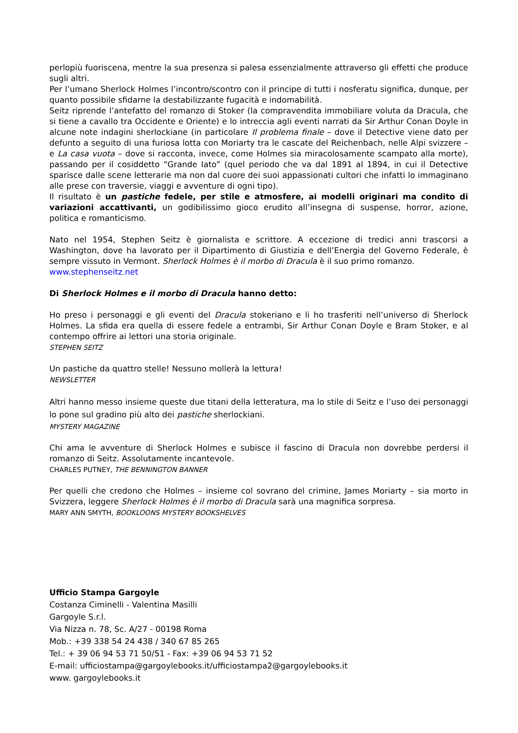perlopiù fuoriscena, mentre la sua presenza si palesa essenzialmente attraverso gli effetti che produce sugli altri.
Per l’umano Sherlock Holmes l’incontro/scontro con il principe di tutti i nosferatu significa, dunque, per quanto possibile sfidarne la destabilizzante fugacità e indomabilità.
Seitz riprende l’antefatto del romanzo di Stoker (la compravendita immobiliare voluta da Dracula, che si tiene a cavallo tra Occidente e Oriente) e lo intreccia agli eventi narrati da Sir Arthur Conan Doyle in alcune note indagini sherlockiane (in particolare Il problema finale – dove il Detective viene dato per defunto a seguito di una furiosa lotta con Moriarty tra le cascate del Reichenbach, nelle Alpi svizzere – e La casa vuota – dove si racconta, invece, come Holmes sia miracolosamente scampato alla morte), passando per il cosiddetto “Grande Iato” (quel periodo che va dal 1891 al 1894, in cui il Detective sparisce dalle scene letterarie ma non dal cuore dei suoi appassionati cultori che infatti lo immaginano alle prese con traversie, viaggi e avventure di ogni tipo).
Il risultato è un pastiche fedele, per stile e atmosfere, ai modelli originari ma condito di variazioni accattivanti, un godibilissimo gioco erudito all’insegna di suspense, horror, azione, politica e romanticismo.
Nato nel 1954, Stephen Seitz è giornalista e scrittore. A eccezione di tredici anni trascorsi a Washington, dove ha lavorato per il Dipartimento di Giustizia e dell’Energia del Governo Federale, è sempre vissuto in Vermont. Sherlock Holmes è il morbo di Dracula è il suo primo romanzo.
www.stephenseitz.net
Di Sherlock Holmes e il morbo di Dracula hanno detto:
Ho preso i personaggi e gli eventi del Dracula stokeriano e li ho trasferiti nell’universo di Sherlock Holmes. La sfida era quella di essere fedele a entrambi, Sir Arthur Conan Doyle e Bram Stoker, e al contempo offrire ai lettori una storia originale.
STEPHEN SEITZ
Un pastiche da quattro stelle! Nessuno mollerà la lettura!
NEWSLETTER
Altri hanno messo insieme queste due titani della letteratura, ma lo stile di Seitz e l’uso dei personaggi lo pone sul gradino più alto dei pastiche sherlockiani.
MYSTERY MAGAZINE
Chi ama le avventure di Sherlock Holmes e subisce il fascino di Dracula non dovrebbe perdersi il romanzo di Seitz. Assolutamente incantevole.
CHARLES PUTNEY, THE BENNINGTON BANNER
Per quelli che credono che Holmes – insieme col sovrano del crimine, James Moriarty – sia morto in Svizzera, leggere Sherlock Holmes è il morbo di Dracula sarà una magnifica sorpresa.
MARY ANN SMYTH, BOOKLOONS MYSTERY BOOKSHELVES
Ufficio Stampa Gargoyle
Costanza Ciminelli - Valentina Masilli
Gargoyle S.r.l.
Via Nizza n. 78, Sc. A/27 - 00198 Roma
Mob.: +39 338 54 24 438 / 340 67 85 265
Tel.: + 39 06 94 53 71 50/51 - Fax: +39 06 94 53 71 52
E-mail: ufficiostampa@gargoylebooks.it/ufficiostampa2@gargoylebooks.it
www. gargoylebooks.it